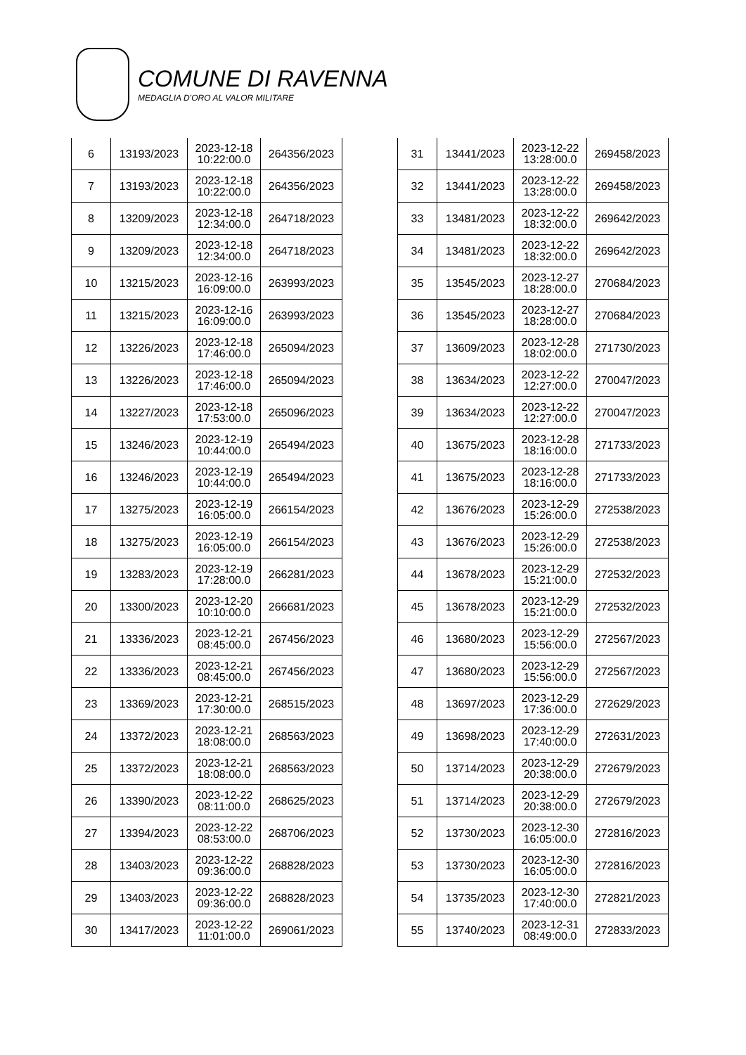COMUNE DI RAVENNA
MEDAGLIA D’ORO AL VALOR MILITARE
| 6 | 13193/2023 | 2023-12-18 10:22:00.0 | 264356/2023 |
| 7 | 13193/2023 | 2023-12-18 10:22:00.0 | 264356/2023 |
| 8 | 13209/2023 | 2023-12-18 12:34:00.0 | 264718/2023 |
| 9 | 13209/2023 | 2023-12-18 12:34:00.0 | 264718/2023 |
| 10 | 13215/2023 | 2023-12-16 16:09:00.0 | 263993/2023 |
| 11 | 13215/2023 | 2023-12-16 16:09:00.0 | 263993/2023 |
| 12 | 13226/2023 | 2023-12-18 17:46:00.0 | 265094/2023 |
| 13 | 13226/2023 | 2023-12-18 17:46:00.0 | 265094/2023 |
| 14 | 13227/2023 | 2023-12-18 17:53:00.0 | 265096/2023 |
| 15 | 13246/2023 | 2023-12-19 10:44:00.0 | 265494/2023 |
| 16 | 13246/2023 | 2023-12-19 10:44:00.0 | 265494/2023 |
| 17 | 13275/2023 | 2023-12-19 16:05:00.0 | 266154/2023 |
| 18 | 13275/2023 | 2023-12-19 16:05:00.0 | 266154/2023 |
| 19 | 13283/2023 | 2023-12-19 17:28:00.0 | 266281/2023 |
| 20 | 13300/2023 | 2023-12-20 10:10:00.0 | 266681/2023 |
| 21 | 13336/2023 | 2023-12-21 08:45:00.0 | 267456/2023 |
| 22 | 13336/2023 | 2023-12-21 08:45:00.0 | 267456/2023 |
| 23 | 13369/2023 | 2023-12-21 17:30:00.0 | 268515/2023 |
| 24 | 13372/2023 | 2023-12-21 18:08:00.0 | 268563/2023 |
| 25 | 13372/2023 | 2023-12-21 18:08:00.0 | 268563/2023 |
| 26 | 13390/2023 | 2023-12-22 08:11:00.0 | 268625/2023 |
| 27 | 13394/2023 | 2023-12-22 08:53:00.0 | 268706/2023 |
| 28 | 13403/2023 | 2023-12-22 09:36:00.0 | 268828/2023 |
| 29 | 13403/2023 | 2023-12-22 09:36:00.0 | 268828/2023 |
| 30 | 13417/2023 | 2023-12-22 11:01:00.0 | 269061/2023 |
| 31 | 13441/2023 | 2023-12-22 13:28:00.0 | 269458/2023 |
| 32 | 13441/2023 | 2023-12-22 13:28:00.0 | 269458/2023 |
| 33 | 13481/2023 | 2023-12-22 18:32:00.0 | 269642/2023 |
| 34 | 13481/2023 | 2023-12-22 18:32:00.0 | 269642/2023 |
| 35 | 13545/2023 | 2023-12-27 18:28:00.0 | 270684/2023 |
| 36 | 13545/2023 | 2023-12-27 18:28:00.0 | 270684/2023 |
| 37 | 13609/2023 | 2023-12-28 18:02:00.0 | 271730/2023 |
| 38 | 13634/2023 | 2023-12-22 12:27:00.0 | 270047/2023 |
| 39 | 13634/2023 | 2023-12-22 12:27:00.0 | 270047/2023 |
| 40 | 13675/2023 | 2023-12-28 18:16:00.0 | 271733/2023 |
| 41 | 13675/2023 | 2023-12-28 18:16:00.0 | 271733/2023 |
| 42 | 13676/2023 | 2023-12-29 15:26:00.0 | 272538/2023 |
| 43 | 13676/2023 | 2023-12-29 15:26:00.0 | 272538/2023 |
| 44 | 13678/2023 | 2023-12-29 15:21:00.0 | 272532/2023 |
| 45 | 13678/2023 | 2023-12-29 15:21:00.0 | 272532/2023 |
| 46 | 13680/2023 | 2023-12-29 15:56:00.0 | 272567/2023 |
| 47 | 13680/2023 | 2023-12-29 15:56:00.0 | 272567/2023 |
| 48 | 13697/2023 | 2023-12-29 17:36:00.0 | 272629/2023 |
| 49 | 13698/2023 | 2023-12-29 17:40:00.0 | 272631/2023 |
| 50 | 13714/2023 | 2023-12-29 20:38:00.0 | 272679/2023 |
| 51 | 13714/2023 | 2023-12-29 20:38:00.0 | 272679/2023 |
| 52 | 13730/2023 | 2023-12-30 16:05:00.0 | 272816/2023 |
| 53 | 13730/2023 | 2023-12-30 16:05:00.0 | 272816/2023 |
| 54 | 13735/2023 | 2023-12-30 17:40:00.0 | 272821/2023 |
| 55 | 13740/2023 | 2023-12-31 08:49:00.0 | 272833/2023 |